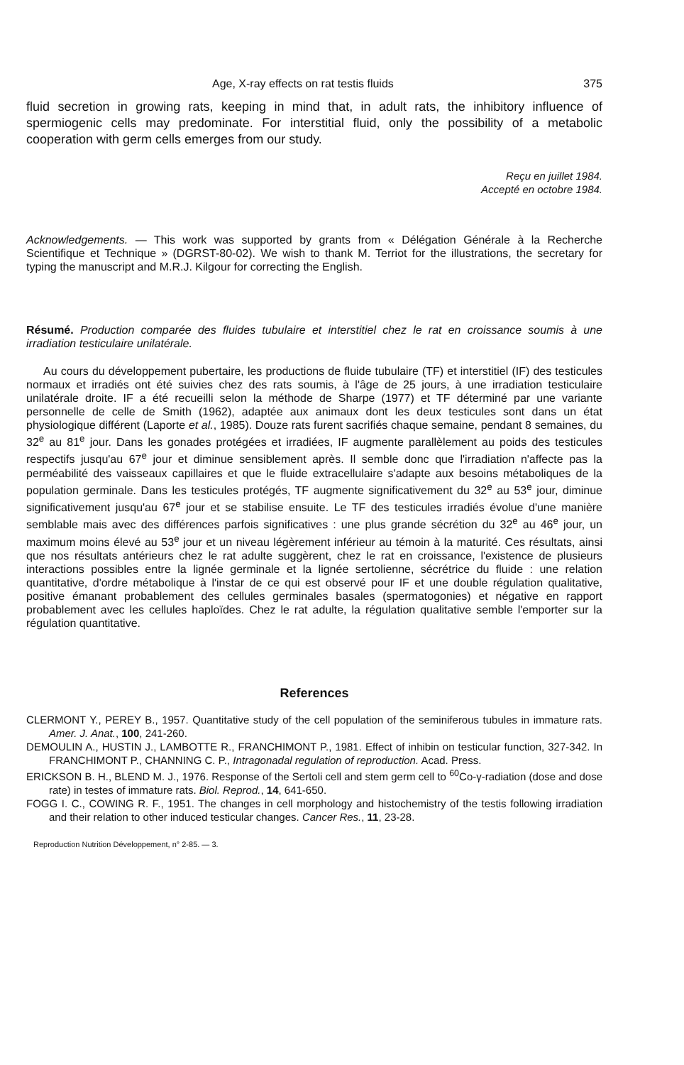Age, X-ray effects on rat testis fluids 375
fluid secretion in growing rats, keeping in mind that, in adult rats, the inhibitory influence of spermiogenic cells may predominate. For interstitial fluid, only the possibility of a metabolic cooperation with germ cells emerges from our study.
Reçu en juillet 1984.
Accepté en octobre 1984.
Acknowledgements. — This work was supported by grants from « Délégation Générale à la Recherche Scientifique et Technique » (DGRST-80-02). We wish to thank M. Terriot for the illustrations, the secretary for typing the manuscript and M.R.J. Kilgour for correcting the English.
Résumé. Production comparée des fluides tubulaire et interstitiel chez le rat en croissance soumis à une irradiation testiculaire unilatérale.
Au cours du développement pubertaire, les productions de fluide tubulaire (TF) et interstitiel (IF) des testicules normaux et irradiés ont été suivies chez des rats soumis, à l'âge de 25 jours, à une irradiation testiculaire unilatérale droite. IF a été recueilli selon la méthode de Sharpe (1977) et TF déterminé par une variante personnelle de celle de Smith (1962), adaptée aux animaux dont les deux testicules sont dans un état physiologique différent (Laporte et al., 1985). Douze rats furent sacrifiés chaque semaine, pendant 8 semaines, du 32<sup>e</sup> au 81<sup>e</sup> jour. Dans les gonades protégées et irradiées, IF augmente parallèlement au poids des testicules respectifs jusqu'au 67<sup>e</sup> jour et diminue sensiblement après. Il semble donc que l'irradiation n'affecte pas la perméabilité des vaisseaux capillaires et que le fluide extracellulaire s'adapte aux besoins métaboliques de la population germinale. Dans les testicules protégés, TF augmente significativement du 32<sup>e</sup> au 53<sup>e</sup> jour, diminue significativement jusqu'au 67<sup>e</sup> jour et se stabilise ensuite. Le TF des testicules irradiés évolue d'une manière semblable mais avec des différences parfois significatives : une plus grande sécrétion du 32<sup>e</sup> au 46<sup>e</sup> jour, un maximum moins élevé au 53<sup>e</sup> jour et un niveau légèrement inférieur au témoin à la maturité. Ces résultats, ainsi que nos résultats antérieurs chez le rat adulte suggèrent, chez le rat en croissance, l'existence de plusieurs interactions possibles entre la lignée germinale et la lignée sertolienne, sécrétrice du fluide : une relation quantitative, d'ordre métabolique à l'instar de ce qui est observé pour IF et une double régulation qualitative, positive émanant probablement des cellules germinales basales (spermatogonies) et négative en rapport probablement avec les cellules haploïdes. Chez le rat adulte, la régulation qualitative semble l'emporter sur la régulation quantitative.
References
CLERMONT Y., PEREY B., 1957. Quantitative study of the cell population of the seminiferous tubules in immature rats. Amer. J. Anat., 100, 241-260.
DEMOULIN A., HUSTIN J., LAMBOTTE R., FRANCHIMONT P., 1981. Effect of inhibin on testicular function, 327-342. In FRANCHIMONT P., CHANNING C. P., Intragonadal regulation of reproduction. Acad. Press.
ERICKSON B. H., BLEND M. J., 1976. Response of the Sertoli cell and stem germ cell to <sup>60</sup>Co-γ-radiation (dose and dose rate) in testes of immature rats. Biol. Reprod., 14, 641-650.
FOGG I. C., COWING R. F., 1951. The changes in cell morphology and histochemistry of the testis following irradiation and their relation to other induced testicular changes. Cancer Res., 11, 23-28.
Reproduction Nutrition Développement, n° 2-85. — 3.